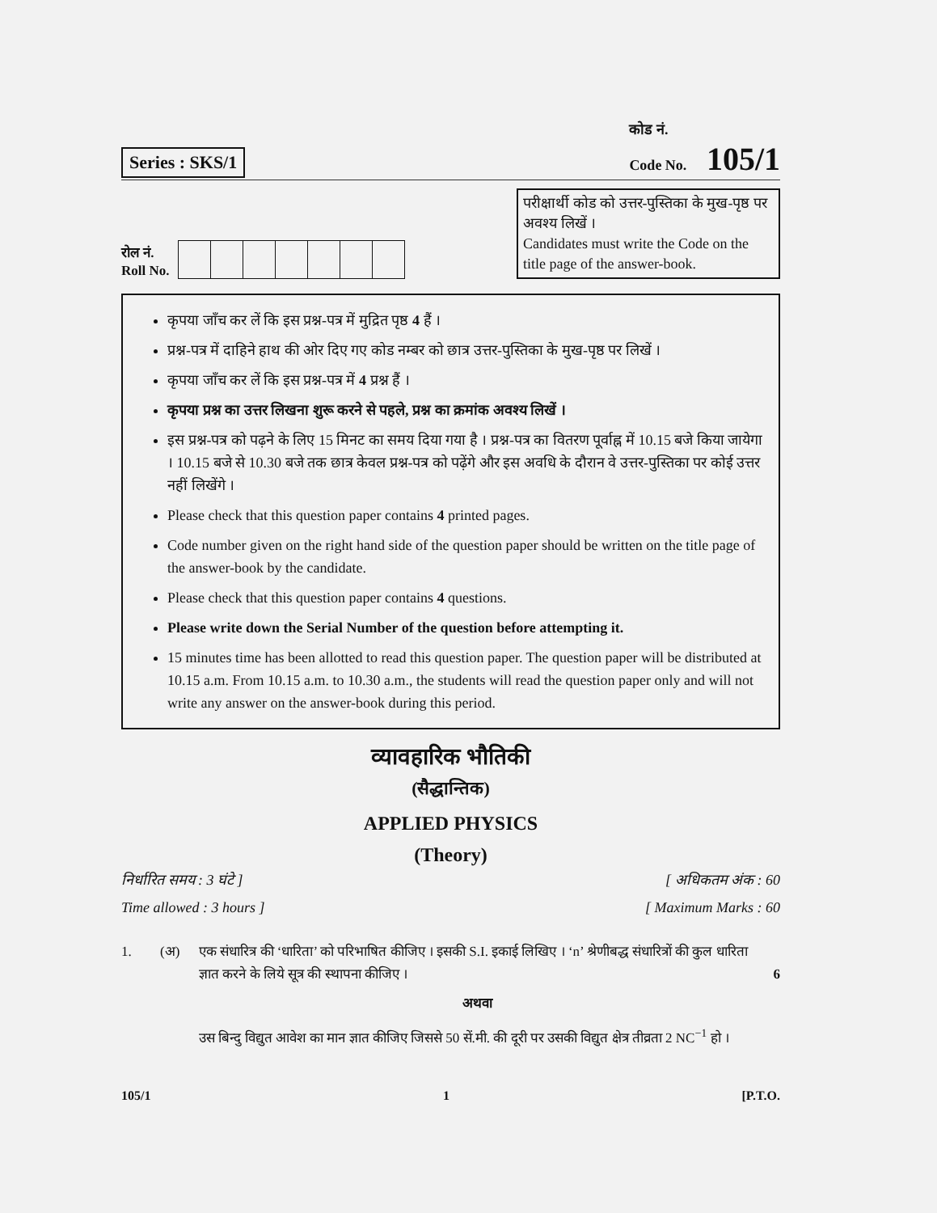Series : SKS/1
कोड नं.
Code No. 105/1
रोल नं.
Roll No.
परीक्षार्थी कोड को उत्तर-पुस्तिका के मुख-पृष्ठ पर अवश्य लिखें ।
Candidates must write the Code on the title page of the answer-book.
कृपया जाँच कर लें कि इस प्रश्न-पत्र में मुद्रित पृष्ठ 4 हैं ।
प्रश्न-पत्र में दाहिने हाथ की ओर दिए गए कोड नम्बर को छात्र उत्तर-पुस्तिका के मुख-पृष्ठ पर लिखें ।
कृपया जाँच कर लें कि इस प्रश्न-पत्र में 4 प्रश्न हैं ।
कृपया प्रश्न का उत्तर लिखना शुरू करने से पहले, प्रश्न का क्रमांक अवश्य लिखें ।
इस प्रश्न-पत्र को पढ़ने के लिए 15 मिनट का समय दिया गया है । प्रश्न-पत्र का वितरण पूर्वाह्न में 10.15 बजे किया जायेगा । 10.15 बजे से 10.30 बजे तक छात्र केवल प्रश्न-पत्र को पढ़ेंगे और इस अवधि के दौरान वे उत्तर-पुस्तिका पर कोई उत्तर नहीं लिखेंगे ।
Please check that this question paper contains 4 printed pages.
Code number given on the right hand side of the question paper should be written on the title page of the answer-book by the candidate.
Please check that this question paper contains 4 questions.
Please write down the Serial Number of the question before attempting it.
15 minutes time has been allotted to read this question paper. The question paper will be distributed at 10.15 a.m. From 10.15 a.m. to 10.30 a.m., the students will read the question paper only and will not write any answer on the answer-book during this period.
व्यावहारिक भौतिकी
(सैद्धान्तिक)
APPLIED PHYSICS
(Theory)
निर्धारित समय : 3 घंटे ]
Time allowed : 3 hours ]
[ अधिकतम अंक : 60
[ Maximum Marks : 60
1. (अ) एक संधारित्र की ‘धारिता’ को परिभाषित कीजिए । इसकी S.I. इकाई लिखिए । ‘n’ श्रेणीबद्ध संधारित्रों की कुल धारिता ज्ञात करने के लिये सूत्र की स्थापना कीजिए ।
अथवा
उस बिन्दु विद्युत आवेश का मान ज्ञात कीजिए जिससे 50 सें.मी. की दूरी पर उसकी विद्युत क्षेत्र तीव्रता 2 NC<sup>−1</sup> हो ।
6
105/1 1 [P.T.O.